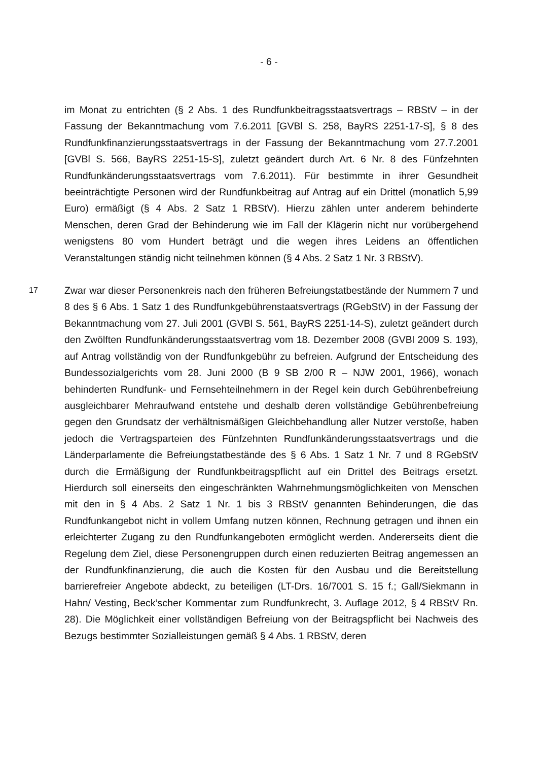- 6 -
im Monat zu entrichten (§ 2 Abs. 1 des Rundfunkbeitragsstaatsvertrags – RBStV – in der Fassung der Bekanntmachung vom 7.6.2011 [GVBl S. 258, BayRS 2251-17-S], § 8 des Rundfunkfinanzierungsstaatsvertrags in der Fassung der Bekanntmachung vom 27.7.2001 [GVBl S. 566, BayRS 2251-15-S], zuletzt geändert durch Art. 6 Nr. 8 des Fünfzehnten Rundfunkänderungsstaatsvertrags vom 7.6.2011). Für bestimmte in ihrer Gesundheit beeinträchtigte Personen wird der Rundfunkbeitrag auf Antrag auf ein Drittel (monatlich 5,99 Euro) ermäßigt (§ 4 Abs. 2 Satz 1 RBStV). Hierzu zählen unter anderem behinderte Menschen, deren Grad der Behinderung wie im Fall der Klägerin nicht nur vorübergehend wenigstens 80 vom Hundert beträgt und die wegen ihres Leidens an öffentlichen Veranstaltungen ständig nicht teilnehmen können (§ 4 Abs. 2 Satz 1 Nr. 3 RBStV).
17
Zwar war dieser Personenkreis nach den früheren Befreiungstatbestände der Nummern 7 und 8 des § 6 Abs. 1 Satz 1 des Rundfunkgebührenstaatsvertrags (RGebStV) in der Fassung der Bekanntmachung vom 27. Juli 2001 (GVBl S. 561, BayRS 2251-14-S), zuletzt geändert durch den Zwölften Rundfunkänderungsstaatsvertrag vom 18. Dezember 2008 (GVBl 2009 S. 193), auf Antrag vollständig von der Rundfunkgebühr zu befreien. Aufgrund der Entscheidung des Bundessozialgerichts vom 28. Juni 2000 (B 9 SB 2/00 R – NJW 2001, 1966), wonach behinderten Rundfunk- und Fernsehteilnehmern in der Regel kein durch Gebührenbefreiung ausgleichbarer Mehraufwand entstehe und deshalb deren vollständige Gebührenbefreiung gegen den Grundsatz der verhältnismäßigen Gleichbehandlung aller Nutzer verstoße, haben jedoch die Vertragsparteien des Fünfzehnten Rundfunkänderungsstaatsvertrags und die Länderparlamente die Befreiungstatbestände des § 6 Abs. 1 Satz 1 Nr. 7 und 8 RGebStV durch die Ermäßigung der Rundfunkbeitragspflicht auf ein Drittel des Beitrags ersetzt. Hierdurch soll einerseits den eingeschränkten Wahrnehmungsmöglichkeiten von Menschen mit den in § 4 Abs. 2 Satz 1 Nr. 1 bis 3 RBStV genannten Behinderungen, die das Rundfunkangebot nicht in vollem Umfang nutzen können, Rechnung getragen und ihnen ein erleichterter Zugang zu den Rundfunkangeboten ermöglicht werden. Andererseits dient die Regelung dem Ziel, diese Personengruppen durch einen reduzierten Beitrag angemessen an der Rundfunkfinanzierung, die auch die Kosten für den Ausbau und die Bereitstellung barrierefreier Angebote abdeckt, zu beteiligen (LT-Drs. 16/7001 S. 15 f.; Gall/Siekmann in Hahn/ Vesting, Beck’scher Kommentar zum Rundfunkrecht, 3. Auflage 2012, § 4 RBStV Rn. 28). Die Möglichkeit einer vollständigen Befreiung von der Beitragspflicht bei Nachweis des Bezugs bestimmter Sozialleistungen gemäß § 4 Abs. 1 RBStV, deren